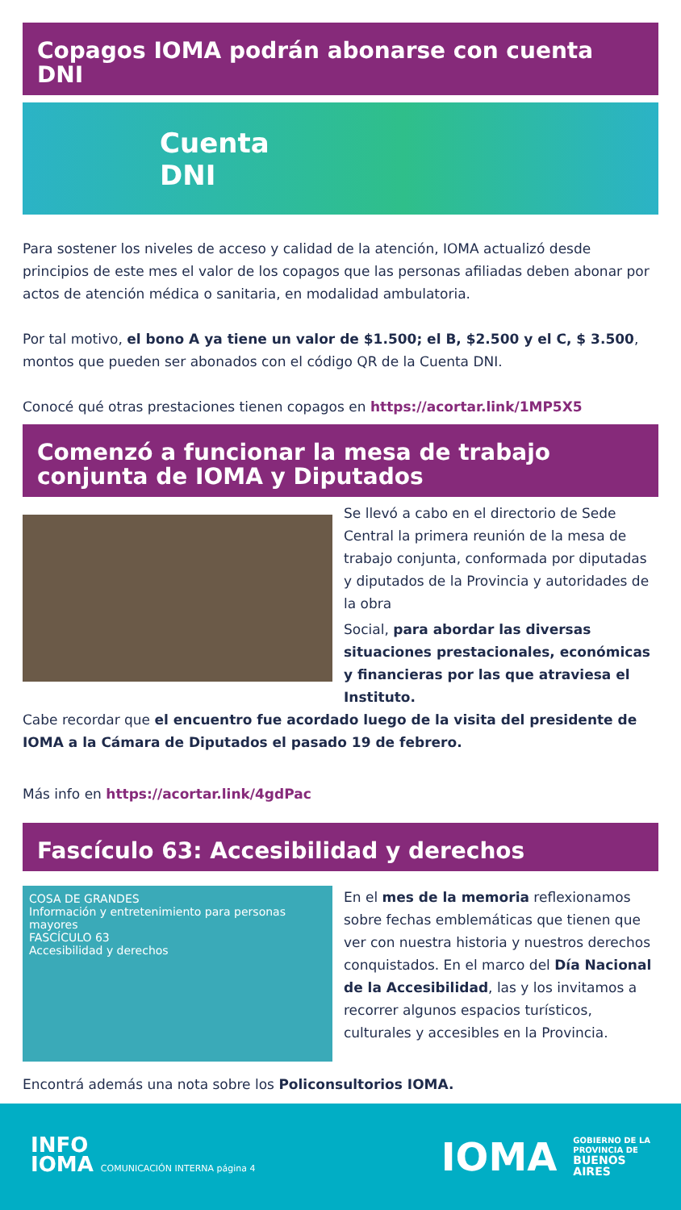Copagos IOMA podrán abonarse con cuenta DNI
Cuenta
DNI
Para sostener los niveles de acceso y calidad de la atención, IOMA actualizó desde principios de este mes el valor de los copagos que las personas afiliadas deben abonar por actos de atención médica o sanitaria, en modalidad ambulatoria.
Por tal motivo, el bono A ya tiene un valor de $1.500; el B, $2.500 y el C, $ 3.500, montos que pueden ser abonados con el código QR de la Cuenta DNI.
Conocé qué otras prestaciones tienen copagos en https://acortar.link/1MP5X5
Comenzó a funcionar la mesa de trabajo conjunta de IOMA y Diputados
Se llevó a cabo en el directorio de Sede Central la primera reunión de la mesa de trabajo conjunta, conformada por diputadas y diputados de la Provincia y autoridades de la obra
Social, para abordar las diversas situaciones prestacionales, económicas y financieras por las que atraviesa el Instituto.
Cabe recordar que el encuentro fue acordado luego de la visita del presidente de IOMA a la Cámara de Diputados el pasado 19 de febrero.
Más info en https://acortar.link/4gdPac
Fascículo 63: Accesibilidad y derechos
COSA DE GRANDES
Información y entretenimiento para personas mayores
FASCÍCULO 63
Accesibilidad y derechos
En el mes de la memoria reflexionamos sobre fechas emblemáticas que tienen que ver con nuestra historia y nuestros derechos conquistados. En el marco del Día Nacional de la Accesibilidad, las y los invitamos a recorrer algunos espacios turísticos, culturales y accesibles en la Provincia.
Encontrá además una nota sobre los Policonsultorios IOMA.
INFO
IOMA COMUNICACIÓN INTERNA página 4
IOMA GOBIERNO DE LA
PROVINCIA DE
BUENOS
AIRES